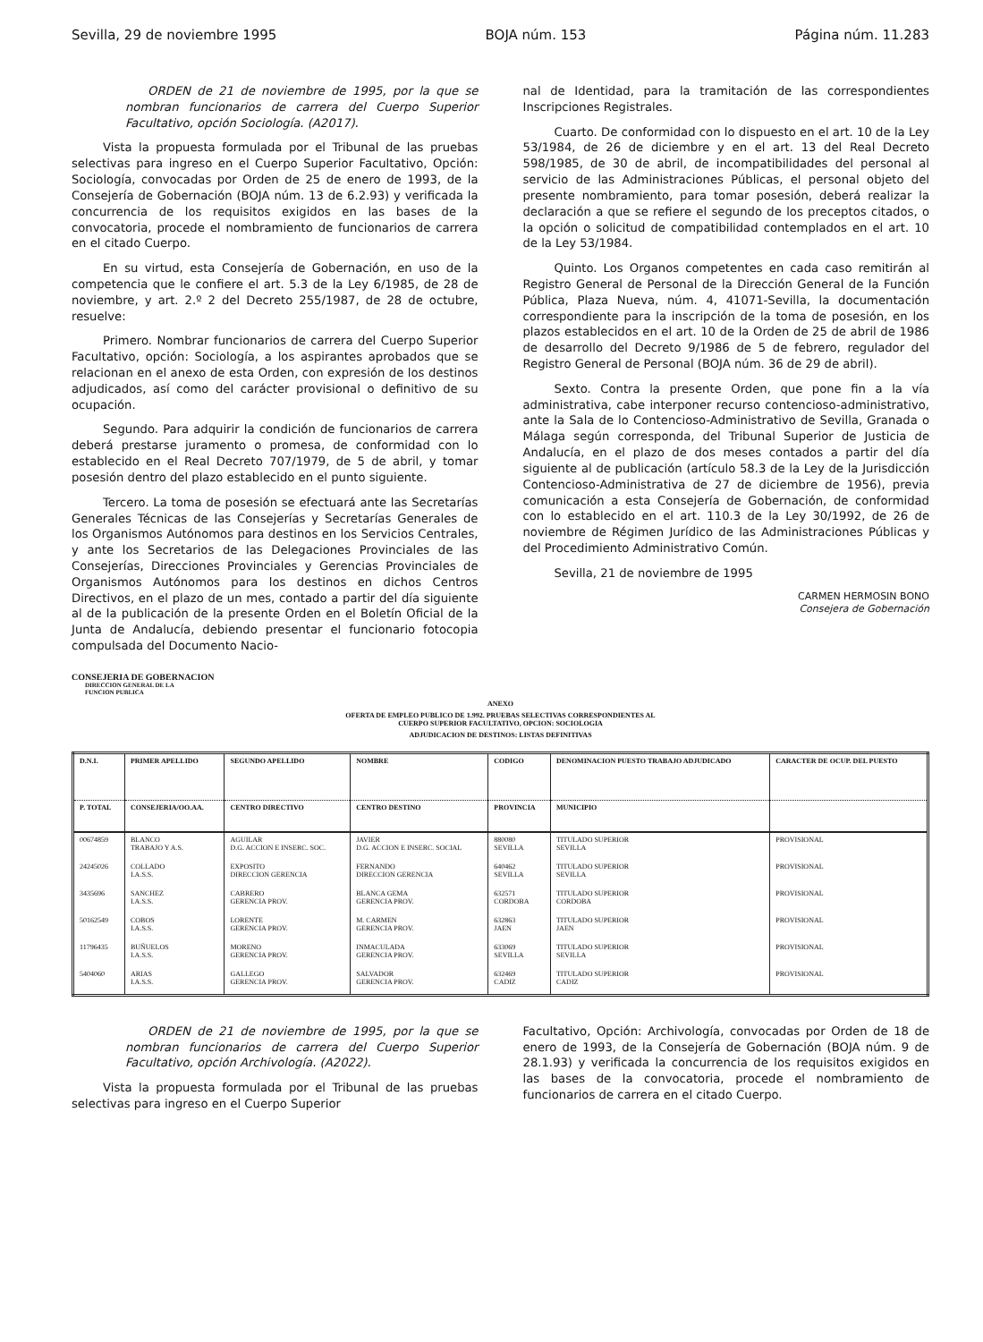Sevilla, 29 de noviembre 1995 BOJA núm. 153 Página núm. 11.283
ORDEN de 21 de noviembre de 1995, por la que se nombran funcionarios de carrera del Cuerpo Superior Facultativo, opción Sociología. (A2017).
Vista la propuesta formulada por el Tribunal de las pruebas selectivas para ingreso en el Cuerpo Superior Facultativo, Opción: Sociología, convocadas por Orden de 25 de enero de 1993, de la Consejería de Gobernación (BOJA núm. 13 de 6.2.93) y verificada la concurrencia de los requisitos exigidos en las bases de la convocatoria, procede el nombramiento de funcionarios de carrera en el citado Cuerpo.
En su virtud, esta Consejería de Gobernación, en uso de la competencia que le confiere el art. 5.3 de la Ley 6/1985, de 28 de noviembre, y art. 2.º 2 del Decreto 255/1987, de 28 de octubre, resuelve:
Primero. Nombrar funcionarios de carrera del Cuerpo Superior Facultativo, opción: Sociología, a los aspirantes aprobados que se relacionan en el anexo de esta Orden, con expresión de los destinos adjudicados, así como del carácter provisional o definitivo de su ocupación.
Segundo. Para adquirir la condición de funcionarios de carrera deberá prestarse juramento o promesa, de conformidad con lo establecido en el Real Decreto 707/1979, de 5 de abril, y tomar posesión dentro del plazo establecido en el punto siguiente.
Tercero. La toma de posesión se efectuará ante las Secretarías Generales Técnicas de las Consejerías y Secretarías Generales de los Organismos Autónomos para destinos en los Servicios Centrales, y ante los Secretarios de las Delegaciones Provinciales de las Consejerías, Direcciones Provinciales y Gerencias Provinciales de Organismos Autónomos para los destinos en dichos Centros Directivos, en el plazo de un mes, contado a partir del día siguiente al de la publicación de la presente Orden en el Boletín Oficial de la Junta de Andalucía, debiendo presentar el funcionario fotocopia compulsada del Documento Nacio-
nal de Identidad, para la tramitación de las correspondientes Inscripciones Registrales.
Cuarto. De conformidad con lo dispuesto en el art. 10 de la Ley 53/1984, de 26 de diciembre y en el art. 13 del Real Decreto 598/1985, de 30 de abril, de incompatibilidades del personal al servicio de las Administraciones Públicas, el personal objeto del presente nombramiento, para tomar posesión, deberá realizar la declaración a que se refiere el segundo de los preceptos citados, o la opción o solicitud de compatibilidad contemplados en el art. 10 de la Ley 53/1984.
Quinto. Los Organos competentes en cada caso remitirán al Registro General de Personal de la Dirección General de la Función Pública, Plaza Nueva, núm. 4, 41071-Sevilla, la documentación correspondiente para la inscripción de la toma de posesión, en los plazos establecidos en el art. 10 de la Orden de 25 de abril de 1986 de desarrollo del Decreto 9/1986 de 5 de febrero, regulador del Registro General de Personal (BOJA núm. 36 de 29 de abril).
Sexto. Contra la presente Orden, que pone fin a la vía administrativa, cabe interponer recurso contencioso-administrativo, ante la Sala de lo Contencioso-Administrativo de Sevilla, Granada o Málaga según corresponda, del Tribunal Superior de Justicia de Andalucía, en el plazo de dos meses contados a partir del día siguiente al de publicación (artículo 58.3 de la Ley de la Jurisdicción Contencioso-Administrativa de 27 de diciembre de 1956), previa comunicación a esta Consejería de Gobernación, de conformidad con lo establecido en el art. 110.3 de la Ley 30/1992, de 26 de noviembre de Régimen Jurídico de las Administraciones Públicas y del Procedimiento Administrativo Común.
Sevilla, 21 de noviembre de 1995
CARMEN HERMOSIN BONO
Consejera de Gobernación
CONSEJERIA DE GOBERNACION
DIRECCION GENERAL DE LA
FUNCION PUBLICA
ANEXO
OFERTA DE EMPLEO PUBLICO DE 1.992. PRUEBAS SELECTIVAS CORRESPONDIENTES AL
CUERPO SUPERIOR FACULTATIVO, OPCION: SOCIOLOGIA
ADJUDICACION DE DESTINOS: LISTAS DEFINITIVAS
| D.N.I. | PRIMER APELLIDO | SEGUNDO APELLIDO | NOMBRE | CODIGO | DENOMINACION PUESTO TRABAJO ADJUDICADO | CARACTER DE OCUP. DEL PUESTO |
| --- | --- | --- | --- | --- | --- | --- |
| P. TOTAL | CONSEJERIA/OO.AA. | CENTRO DIRECTIVO | CENTRO DESTINO | PROVINCIA | MUNICIPIO | |
| 00674859 | BLANCO TRABAJO Y A.S. | AGUILAR D.G. ACCION E INSERC. SOC. | JAVIER D.G. ACCION E INSERC. SOCIAL | 880080 SEVILLA | TITULADO SUPERIOR SEVILLA | PROVISIONAL |
| 24245026 | COLLADO I.A.S.S. | EXPOSITO DIRECCION GERENCIA | FERNANDO DIRECCION GERENCIA | 640462 SEVILLA | TITULADO SUPERIOR SEVILLA | PROVISIONAL |
| 3435696 | SANCHEZ I.A.S.S. | CABRERO GERENCIA PROV. | BLANCA GEMA GERENCIA PROV. | 632571 CORDOBA | TITULADO SUPERIOR CORDOBA | PROVISIONAL |
| 50162549 | COBOS I.A.S.S. | LORENTE GERENCIA PROV. | M. CARMEN GERENCIA PROV. | 632863 JAEN | TITULADO SUPERIOR JAEN | PROVISIONAL |
| 11796435 | BUÑUELOS I.A.S.S. | MORENO GERENCIA PROV. | INMACULADA GERENCIA PROV. | 633069 SEVILLA | TITULADO SUPERIOR SEVILLA | PROVISIONAL |
| 5404060 | ARIAS I.A.S.S. | GALLEGO GERENCIA PROV. | SALVADOR GERENCIA PROV. | 632469 CADIZ | TITULADO SUPERIOR CADIZ | PROVISIONAL |
ORDEN de 21 de noviembre de 1995, por la que se nombran funcionarios de carrera del Cuerpo Superior Facultativo, opción Archivología. (A2022).
Vista la propuesta formulada por el Tribunal de las pruebas selectivas para ingreso en el Cuerpo Superior
Facultativo, Opción: Archivología, convocadas por Orden de 18 de enero de 1993, de la Consejería de Gobernación (BOJA núm. 9 de 28.1.93) y verificada la concurrencia de los requisitos exigidos en las bases de la convocatoria, procede el nombramiento de funcionarios de carrera en el citado Cuerpo.